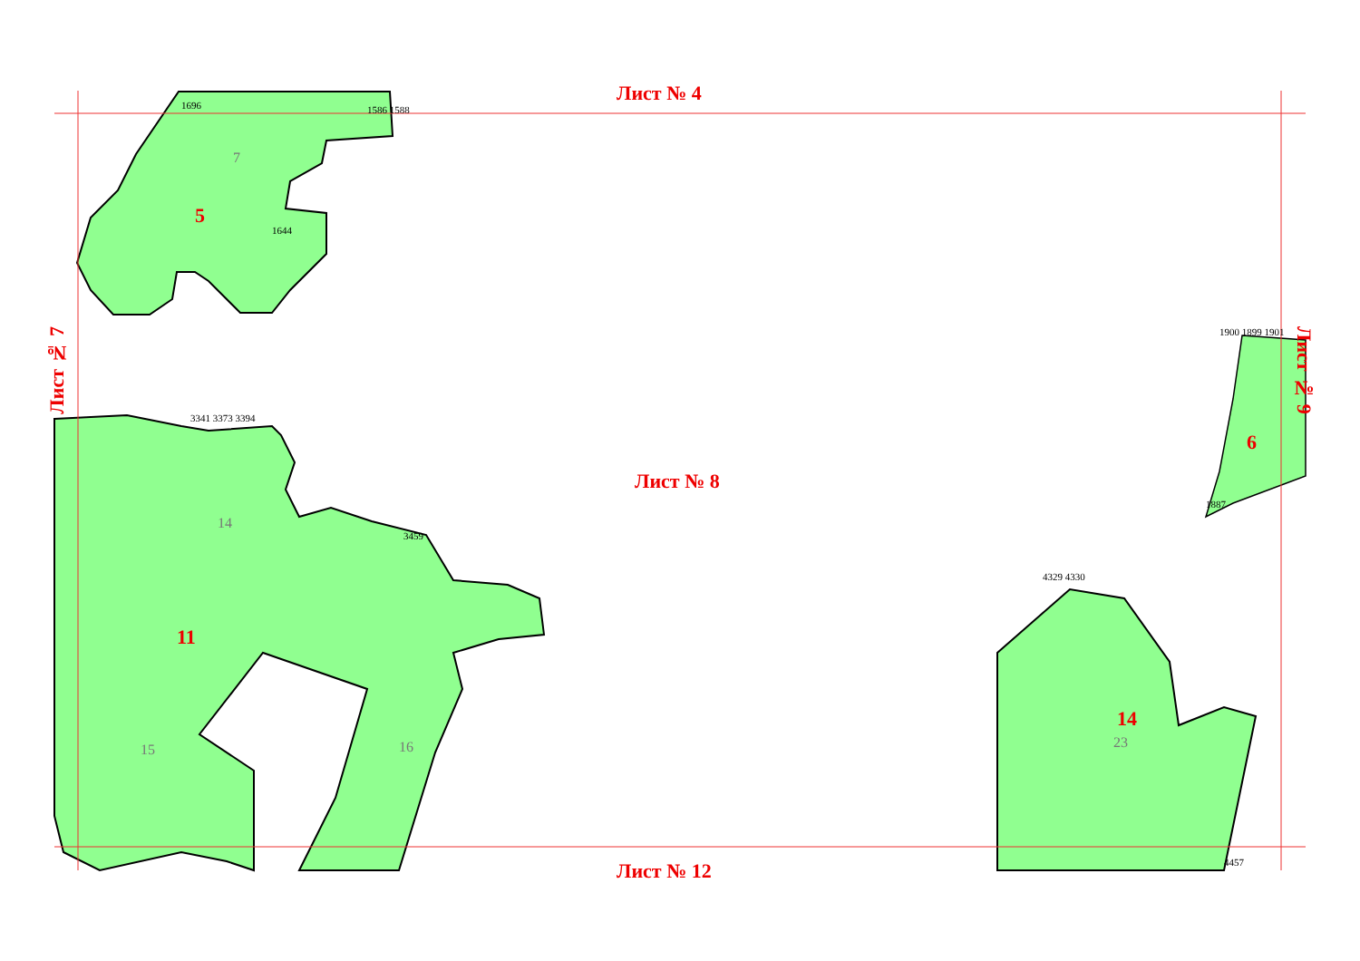Лист № 4
Лист № 8
Лист № 12
Лист № 7
Лист № 9
5
7
6
11
14
15 16
14
23
1586 1588
1696
1644
1900 1899 1901
1887
3341 3373 3394
3459
4329 4330
4457